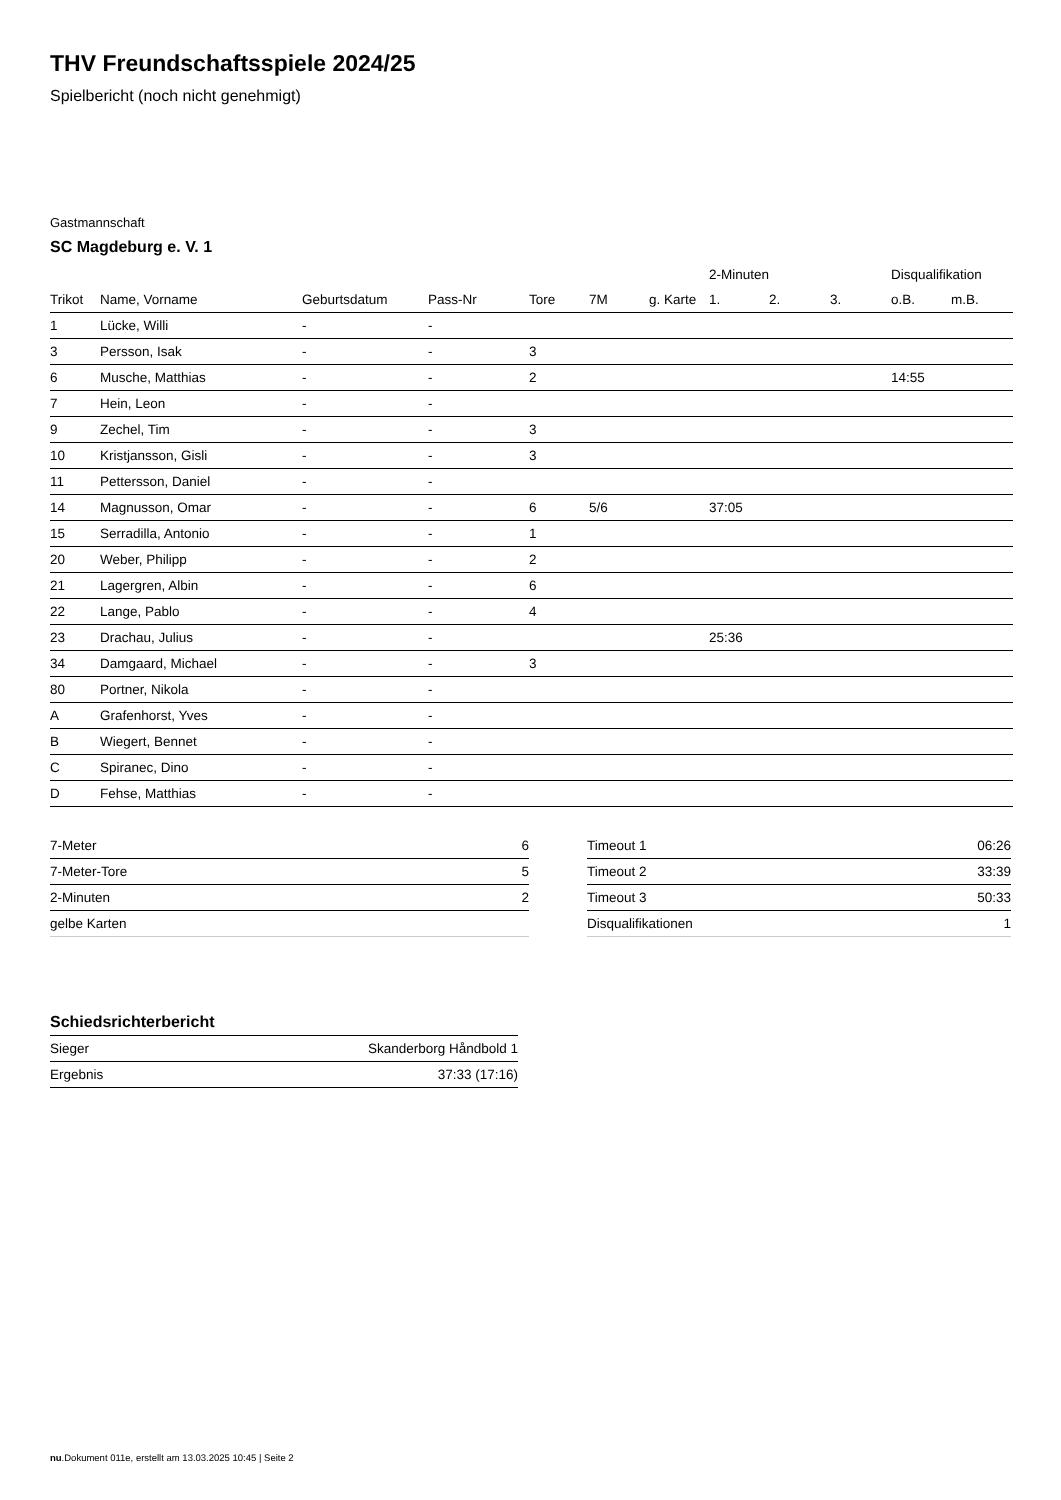THV Freundschaftsspiele 2024/25
Spielbericht (noch nicht genehmigt)
Gastmannschaft
SC Magdeburg e. V. 1
| | | | | | | | 2-Minuten | | | Disqualifikation | |
| --- | --- | --- | --- | --- | --- | --- | --- | --- | --- | --- | --- |
| Trikot | Name, Vorname | Geburtsdatum | Pass-Nr | Tore | 7M | g. Karte | 1. | 2. | 3. | o.B. | m.B. |
| 1 | Lücke, Willi | - | - | | | | | | | | |
| 3 | Persson, Isak | - | - | 3 | | | | | | | |
| 6 | Musche, Matthias | - | - | 2 | | | | | | 14:55 | |
| 7 | Hein, Leon | - | - | | | | | | | | |
| 9 | Zechel, Tim | - | - | 3 | | | | | | | |
| 10 | Kristjansson, Gisli | - | - | 3 | | | | | | | |
| 11 | Pettersson, Daniel | - | - | | | | | | | | |
| 14 | Magnusson, Omar | - | - | 6 | 5/6 | | 37:05 | | | | |
| 15 | Serradilla, Antonio | - | - | 1 | | | | | | | |
| 20 | Weber, Philipp | - | - | 2 | | | | | | | |
| 21 | Lagergren, Albin | - | - | 6 | | | | | | | |
| 22 | Lange, Pablo | - | - | 4 | | | | | | | |
| 23 | Drachau, Julius | - | - | | | | 25:36 | | | | |
| 34 | Damgaard, Michael | - | - | 3 | | | | | | | |
| 80 | Portner, Nikola | - | - | | | | | | | | |
| A | Grafenhorst, Yves | - | - | | | | | | | | |
| B | Wiegert, Bennet | - | - | | | | | | | | |
| C | Spiranec, Dino | - | - | | | | | | | | |
| D | Fehse, Matthias | - | - | | | | | | | | |
| 7-Meter | 6 |
| 7-Meter-Tore | 5 |
| 2-Minuten | 2 |
| gelbe Karten | |
| Timeout 1 | 06:26 |
| Timeout 2 | 33:39 |
| Timeout 3 | 50:33 |
| Disqualifikationen | 1 |
Schiedsrichterbericht
| Sieger | Skanderborg Håndbold 1 |
| Ergebnis | 37:33 (17:16) |
nu.Dokument 011e, erstellt am 13.03.2025 10:45 | Seite 2